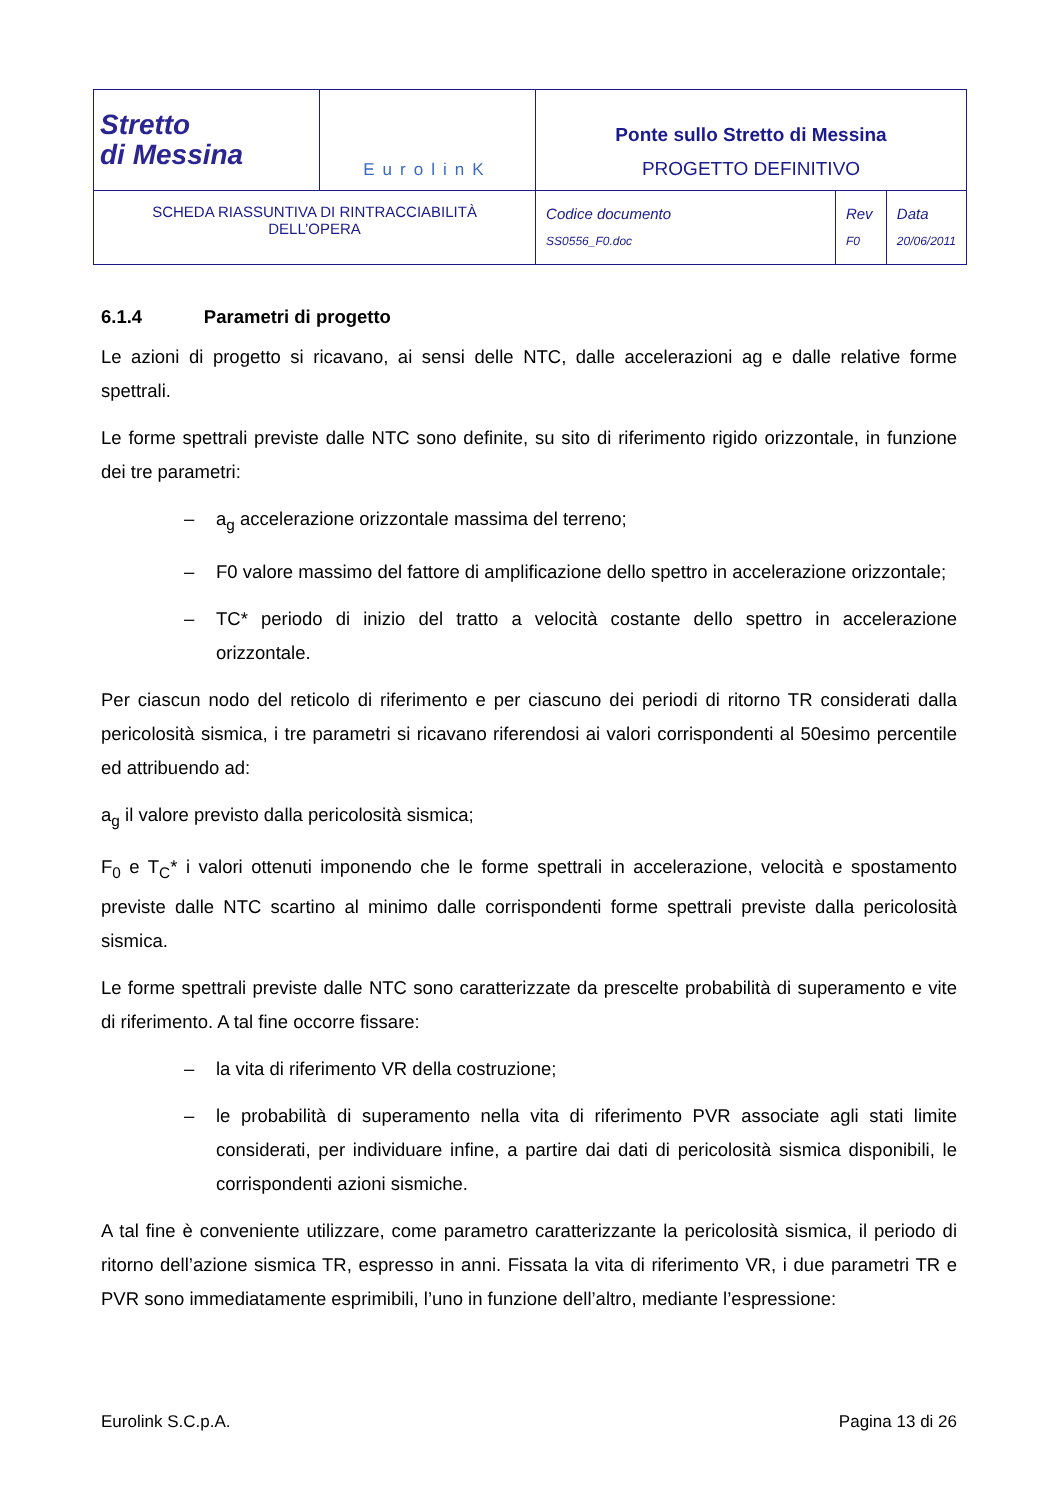| Stretto di Messina | EurolinK | Ponte sullo Stretto di Messina PROGETTO DEFINITIVO | | |
| SCHEDA RIASSUNTIVA DI RINTRACCIABILITÀ DELL’OPERA | | Codice documento SS0556_F0.doc | Rev F0 | Data 20/06/2011 |
6.1.4 Parametri di progetto
Le azioni di progetto si ricavano, ai sensi delle NTC, dalle accelerazioni ag e dalle relative forme spettrali.
Le forme spettrali previste dalle NTC sono definite, su sito di riferimento rigido orizzontale, in funzione dei tre parametri:
– a<sub>g</sub> accelerazione orizzontale massima del terreno;
– F0 valore massimo del fattore di amplificazione dello spettro in accelerazione orizzontale;
– TC* periodo di inizio del tratto a velocità costante dello spettro in accelerazione orizzontale.
Per ciascun nodo del reticolo di riferimento e per ciascuno dei periodi di ritorno TR considerati dalla pericolosità sismica, i tre parametri si ricavano riferendosi ai valori corrispondenti al 50esimo percentile ed attribuendo ad:
a<sub>g</sub> il valore previsto dalla pericolosità sismica;
F<sub>0</sub> e T<sub>C</sub>* i valori ottenuti imponendo che le forme spettrali in accelerazione, velocità e spostamento previste dalle NTC scartino al minimo dalle corrispondenti forme spettrali previste dalla pericolosità sismica.
Le forme spettrali previste dalle NTC sono caratterizzate da prescelte probabilità di superamento e vite di riferimento. A tal fine occorre fissare:
– la vita di riferimento VR della costruzione;
– le probabilità di superamento nella vita di riferimento PVR associate agli stati limite considerati, per individuare infine, a partire dai dati di pericolosità sismica disponibili, le corrispondenti azioni sismiche.
A tal fine è conveniente utilizzare, come parametro caratterizzante la pericolosità sismica, il periodo di ritorno dell’azione sismica TR, espresso in anni. Fissata la vita di riferimento VR, i due parametri TR e PVR sono immediatamente esprimibili, l’uno in funzione dell’altro, mediante l’espressione:
Eurolink S.C.p.A. Pagina 13 di 26